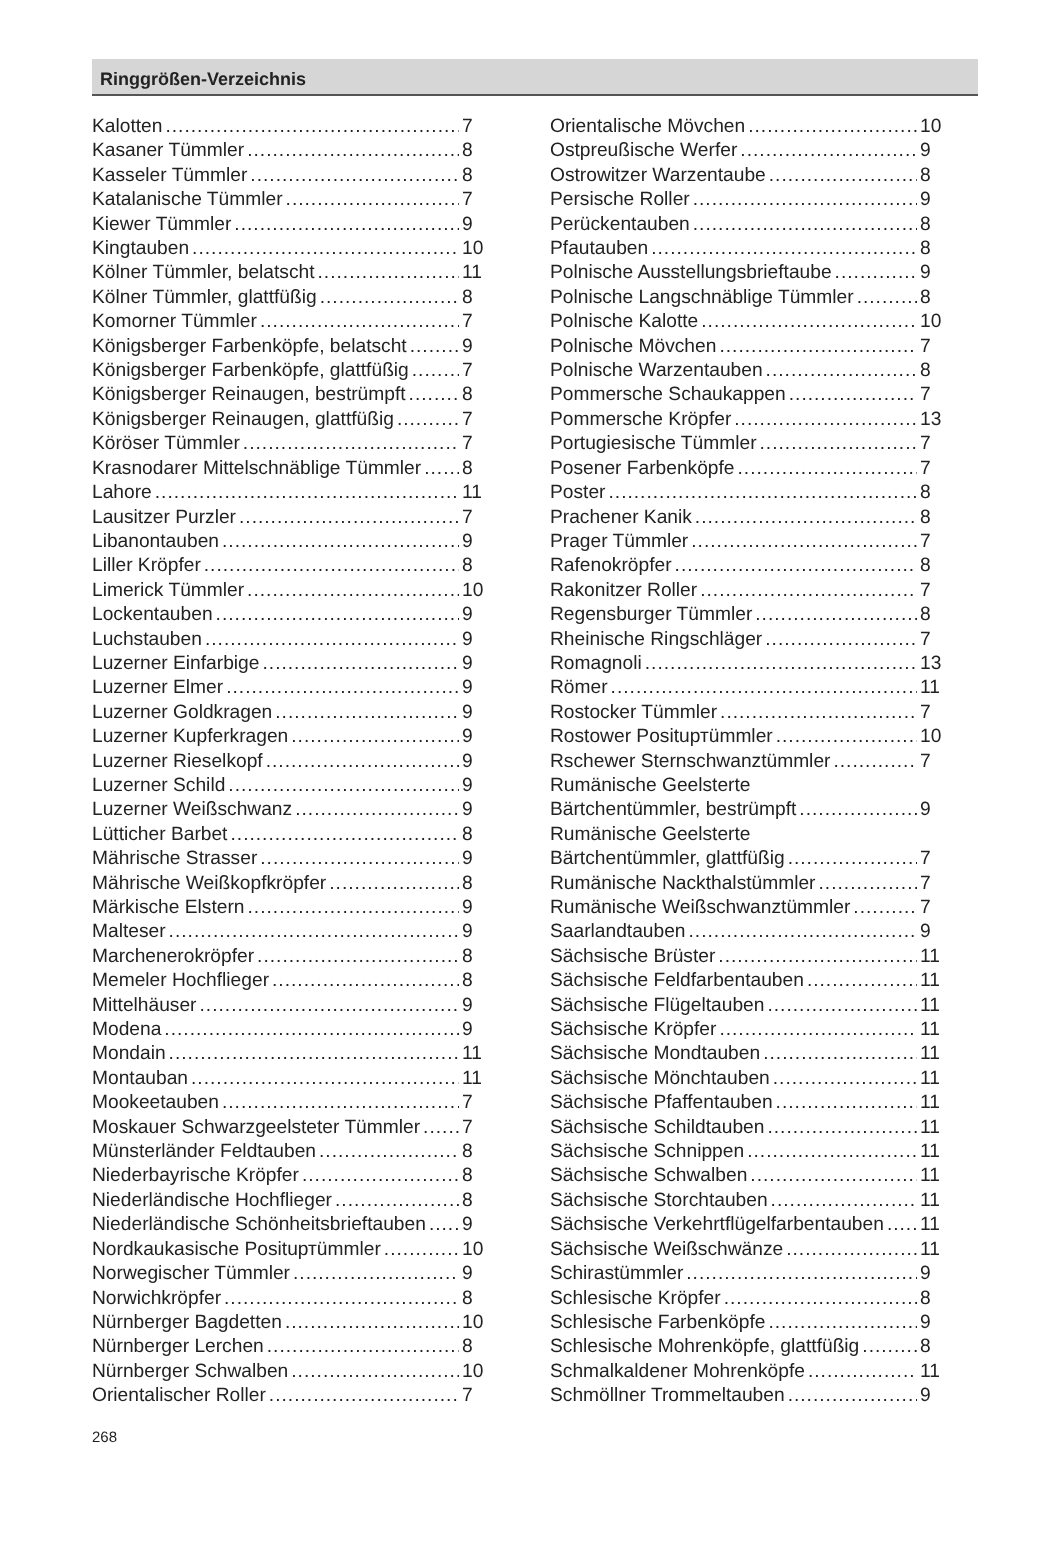Ringgrößen-Verzeichnis
Kalotten 7
Kasaner Tümmler 8
Kasseler Tümmler 8
Katalanische Tümmler 7
Kiewer Tümmler 9
Kingtauben 10
Kölner Tümmler, belatscht 11
Kölner Tümmler, glattfüßig 8
Komorner Tümmler 7
Königsberger Farbenköpfe, belatscht 9
Königsberger Farbenköpfe, glattfüßig 7
Königsberger Reinaugen, bestrümpft 8
Königsberger Reinaugen, glattfüßig 7
Köröser Tümmler 7
Krasnodarer Mittelschnäblige Tümmler 8
Lahore 11
Lausitzer Purzler 7
Libanontauben 9
Liller Kröpfer 8
Limerick Tümmler 10
Lockentauben 9
Luchstauben 9
Luzerner Einfarbige 9
Luzerner Elmer 9
Luzerner Goldkragen 9
Luzerner Kupferkragen 9
Luzerner Rieselkopf 9
Luzerner Schild 9
Luzerner Weißschwanz 9
Lütticher Barbet 8
Mährische Strasser 9
Mährische Weißkopfkröpfer 8
Märkische Elstern 9
Malteser 9
Marchenerokröpfer 8
Memeler Hochflieger 8
Mittelhäuser 9
Modena 9
Mondain 11
Montauban 11
Mookeetauben 7
Moskauer Schwarzgeelsteter Tümmler 7
Münsterländer Feldtauben 8
Niederbayrische Kröpfer 8
Niederländische Hochflieger 8
Niederländische Schönheitsbrieftauben 9
Nordkaukasische Posituртümmler 10
Norwegischer Tümmler 9
Norwichkröpfer 8
Nürnberger Bagdetten 10
Nürnberger Lerchen 8
Nürnberger Schwalben 10
Orientalischer Roller 7
Orientalische Mövchen 10
Ostpreußische Werfer 9
Ostrowitzer Warzentaube 8
Persische Roller 9
Perückentauben 8
Pfautauben 8
Polnische Ausstellungsbrieftaube 9
Polnische Langschnäblige Tümmler 8
Polnische Kalotte 10
Polnische Mövchen 7
Polnische Warzentauben 8
Pommersche Schaukappen 7
Pommersche Kröpfer 13
Portugiesische Tümmler 7
Posener Farbenköpfe 7
Poster 8
Prachener Kanik 8
Prager Tümmler 7
Rafenokröpfer 8
Rakonitzer Roller 7
Regensburger Tümmler 8
Rheinische Ringschläger 7
Romagnoli 13
Römer 11
Rostocker Tümmler 7
Rostower Posituртümmler 10
Rschewer Sternschwanztümmler 7
Rumänische Geelsterte
Bärtchentümmler, bestrümpft 9
Rumänische Geelsterte
Bärtchentümmler, glattfüßig 7
Rumänische Nackthalstümmler 7
Rumänische Weißschwanztümmler 7
Saarlandtauben 9
Sächsische Brüster 11
Sächsische Feldfarbentauben 11
Sächsische Flügeltauben 11
Sächsische Kröpfer 11
Sächsische Mondtauben 11
Sächsische Mönchtauben 11
Sächsische Pfaffentauben 11
Sächsische Schildtauben 11
Sächsische Schnippen 11
Sächsische Schwalben 11
Sächsische Storchtauben 11
Sächsische Verkehrtflügelfarbentauben 11
Sächsische Weißschwänze 11
Schirastümmler 9
Schlesische Kröpfer 8
Schlesische Farbenköpfe 9
Schlesische Mohrenköpfe, glattfüßig 8
Schmalkaldener Mohrenköpfe 11
Schmöllner Trommeltauben 9
268